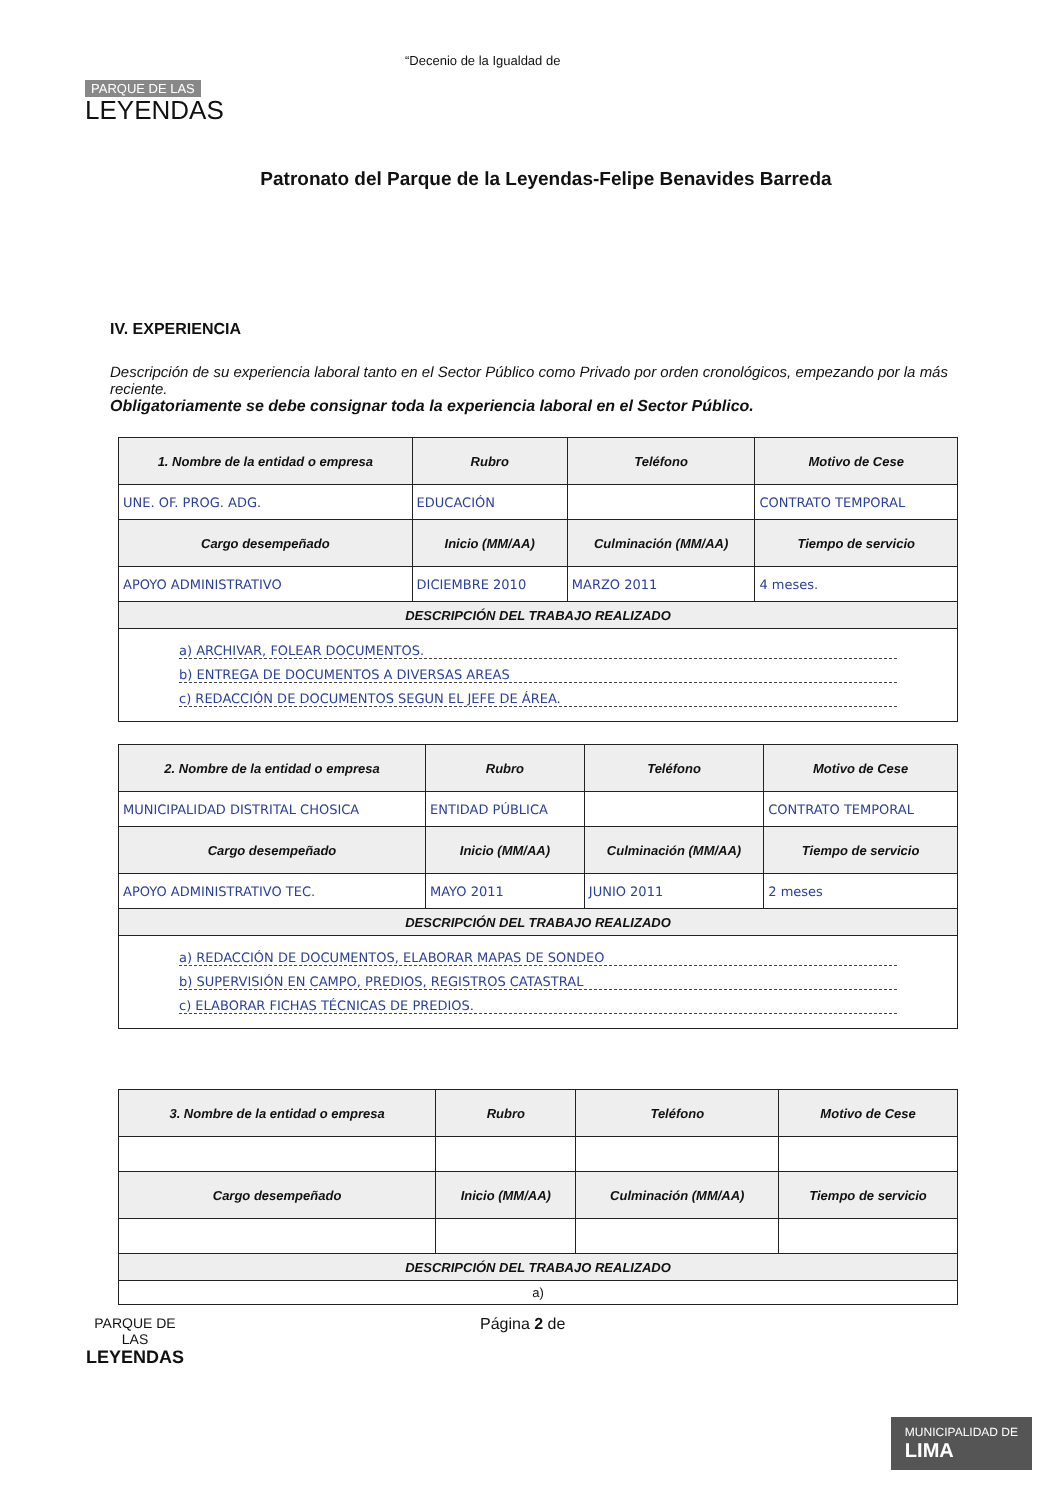PARQUE DE LAS
LEYENDAS
“Decenio de la Igualdad de
Patronato del Parque de la Leyendas-Felipe Benavides Barreda
IV. EXPERIENCIA
Descripción de su experiencia laboral tanto en el Sector Público como Privado por orden cronológicos, empezando por la más reciente.
Obligatoriamente se debe consignar toda la experiencia laboral en el Sector Público.
| 1. Nombre de la entidad o empresa | Rubro | Teléfono | Motivo de Cese |
| --- | --- | --- | --- |
| UNE. OF. PROG. ADG. | EDUCACIÓN | | CONTRATO TEMPORAL |
| Cargo desempeñado | Inicio (MM/AA) | Culminación (MM/AA) | Tiempo de servicio |
| APOYO ADMINISTRATIVO | DICIEMBRE 2010 | MARZO 2011 | 4 meses. |
| DESCRIPCIÓN DEL TRABAJO REALIZADO | | | |
| a) ARCHIVAR, FOLEAR DOCUMENTOS. b) ENTREGA DE DOCUMENTOS A DIVERSAS AREAS c) REDACCIÓN DE DOCUMENTOS SEGUN EL JEFE DE ÁREA. | | | |
| 2. Nombre de la entidad o empresa | Rubro | Teléfono | Motivo de Cese |
| --- | --- | --- | --- |
| MUNICIPALIDAD DISTRITAL CHOSICA | ENTIDAD PÚBLICA | | CONTRATO TEMPORAL |
| Cargo desempeñado | Inicio (MM/AA) | Culminación (MM/AA) | Tiempo de servicio |
| APOYO ADMINISTRATIVO TEC. | MAYO 2011 | JUNIO 2011 | 2 meses |
| DESCRIPCIÓN DEL TRABAJO REALIZADO | | | |
| a) REDACCIÓN DE DOCUMENTOS, ELABORAR MAPAS DE SONDEO b) SUPERVISIÓN EN CAMPO, PREDIOS, REGISTROS CATASTRAL c) ELABORAR FICHAS TÉCNICAS DE PREDIOS. | | | |
| 3. Nombre de la entidad o empresa | Rubro | Teléfono | Motivo de Cese |
| --- | --- | --- | --- |
| Cargo desempeñado | Inicio (MM/AA) | Culminación (MM/AA) | Tiempo de servicio |
| DESCRIPCIÓN DEL TRABAJO REALIZADO | | | |
| a) | | | |
PARQUE DE
LAS
LEYENDAS
Página 2 de
MUNICIPALIDAD DE
LIMA